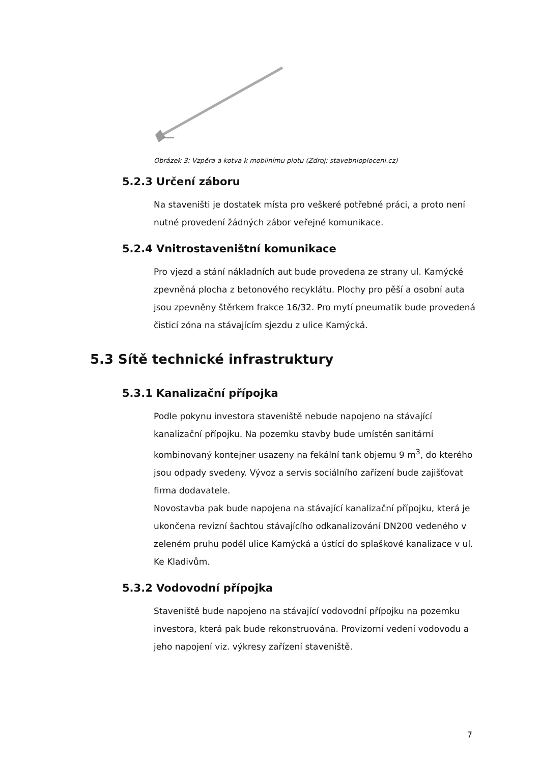Obrázek 3: Vzpěra a kotva k mobilnímu plotu (Zdroj: stavebnioploceni.cz)
5.2.3 Určení záboru
Na staveništi je dostatek místa pro veškeré potřebné práci, a proto není nutné provedení žádných zábor veřejné komunikace.
5.2.4 Vnitrostaveništní komunikace
Pro vjezd a stání nákladních aut bude provedena ze strany ul. Kamýcké zpevněná plocha z betonového recyklátu. Plochy pro pěší a osobní auta jsou zpevněny štěrkem frakce 16/32. Pro mytí pneumatik bude provedená čisticí zóna na stávajícím sjezdu z ulice Kamýcká.
5.3 Sítě technické infrastruktury
5.3.1 Kanalizační přípojka
Podle pokynu investora staveniště nebude napojeno na stávající kanalizační přípojku. Na pozemku stavby bude umístěn sanitární kombinovaný kontejner usazeny na fekální tank objemu 9 m<sup>3</sup>, do kterého jsou odpady svedeny. Vývoz a servis sociálního zařízení bude zajišťovat firma dodavatele.
Novostavba pak bude napojena na stávající kanalizační přípojku, která je ukončena revizní šachtou stávajícího odkanalizování DN200 vedeného v zeleném pruhu podél ulice Kamýcká a ústící do splaškové kanalizace v ul. Ke Kladivům.
5.3.2 Vodovodní přípojka
Staveniště bude napojeno na stávající vodovodní přípojku na pozemku investora, která pak bude rekonstruována. Provizorní vedení vodovodu a jeho napojení viz. výkresy zařízení staveniště.
7